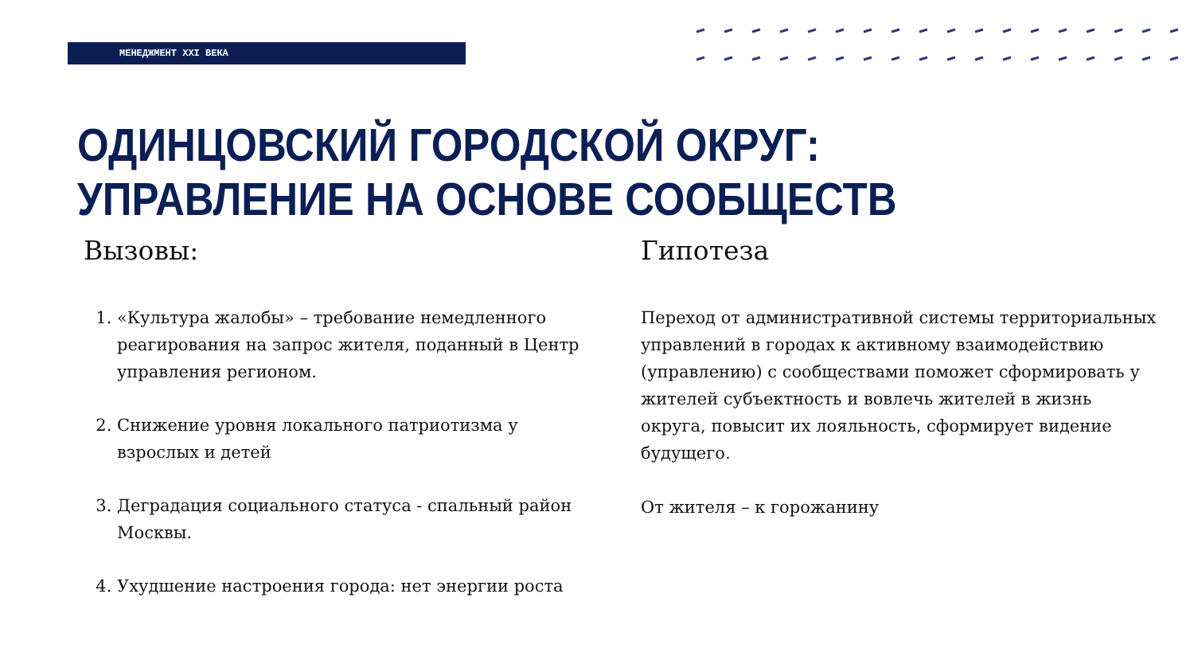МЕНЕДЖМЕНТ XXI ВЕКА
ОДИНЦОВСКИЙ ГОРОДСКОЙ ОКРУГ:
УПРАВЛЕНИЕ НА ОСНОВЕ СООБЩЕСТВ
Вызовы:
1. «Культура жалобы» – требование немедленного реагирования на запрос жителя, поданный в Центр управления регионом.
2. Снижение уровня локального патриотизма у взрослых и детей
3. Деградация социального статуса - спальный район Москвы.
4. Ухудшение настроения города: нет энергии роста
Гипотеза
Переход от административной системы территориальных управлений в городах к активному взаимодействию (управлению) с сообществами поможет сформировать у жителей субъектность и вовлечь жителей в жизнь округа, повысит их лояльность, сформирует видение будущего.
От жителя – к горожанину